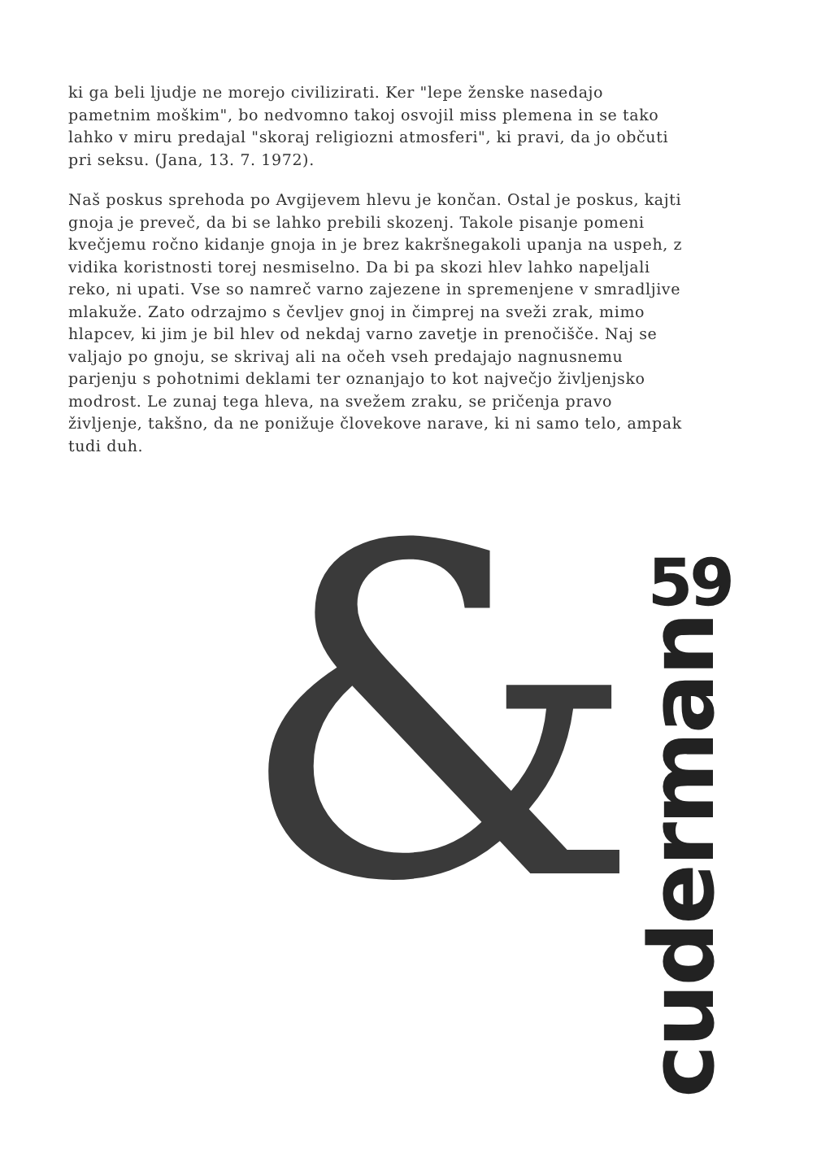ki ga beli ljudje ne morejo civilizirati. Ker "lepe ženske nasedajo pametnim moškim", bo nedvomno takoj osvojil miss plemena in se tako lahko v miru predajal "skoraj religiozni atmosferi", ki pravi, da jo občuti pri seksu. (Jana, 13. 7. 1972).
Naš poskus sprehoda po Avgijevem hlevu je končan. Ostal je poskus, kajti gnoja je preveč, da bi se lahko prebili skozenj. Takole pisanje pomeni kvečjemu ročno kidanje gnoja in je brez kakršnegakoli upanja na uspeh, z vidika koristnosti torej nesmiselno. Da bi pa skozi hlev lahko napeljali reko, ni upati. Vse so namreč varno zajezene in spremenjene v smradljive mlakuže. Zato odrzajmo s čevljev gnoj in čimprej na sveži zrak, mimo hlapcev, ki jim je bil hlev od nekdaj varno zavetje in prenočišče. Naj se valjajo po gnoju, se skrivaj ali na očeh vseh predajajo nagnusnemu parjenju s pohotnimi deklami ter oznanjajo to kot največjo življenjsko modrost. Le zunaj tega hleva, na svežem zraku, se pričenja pravo življenje, takšno, da ne ponižuje človekove narave, ki ni samo telo, ampak tudi duh.
& 59
cuderman